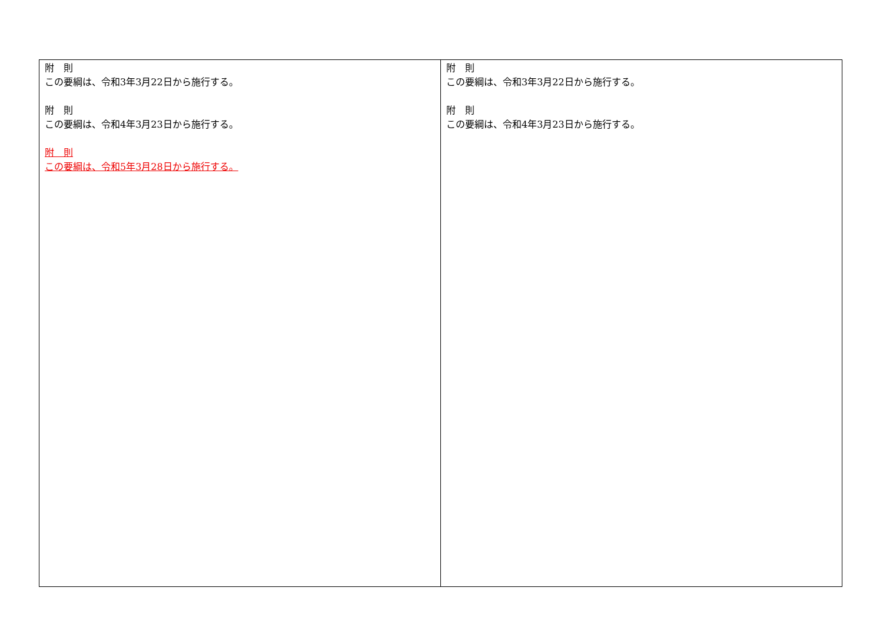| 附 則 この要綱は、令和3年3月22日から施行する。 附 則 この要綱は、令和4年3月23日から施行する。 附 則 この要綱は、令和5年3月28日から施行する。 | 附 則 この要綱は、令和3年3月22日から施行する。 附 則 この要綱は、令和4年3月23日から施行する。 |